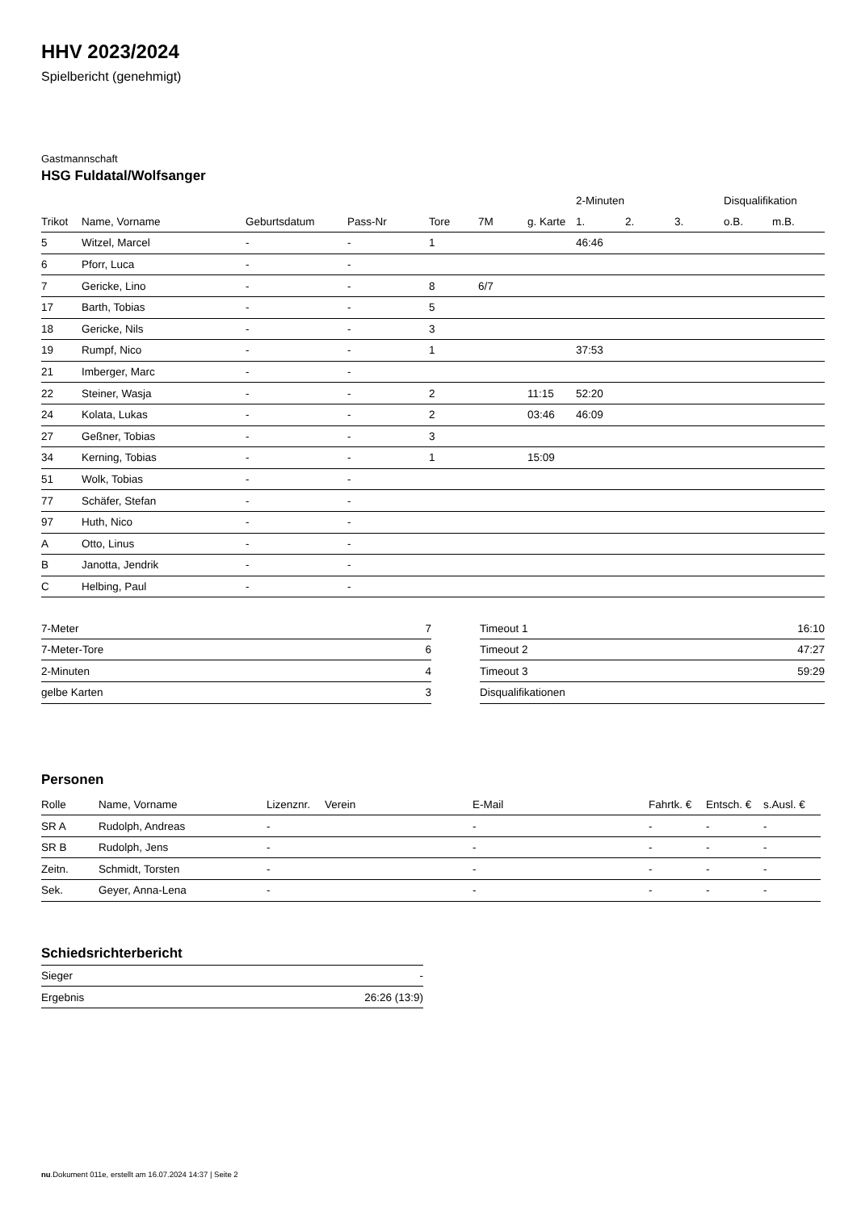HHV 2023/2024
Spielbericht (genehmigt)
Gastmannschaft
HSG Fuldatal/Wolfsanger
| | | | | | | | 2-Minuten | | | Disqualifikation | |
| --- | --- | --- | --- | --- | --- | --- | --- | --- | --- | --- | --- |
| Trikot | Name, Vorname | Geburtsdatum | Pass-Nr | Tore | 7M | g. Karte | 1. | 2. | 3. | o.B. | m.B. |
| 5 | Witzel, Marcel | - | - | 1 | | | 46:46 | | | | |
| 6 | Pforr, Luca | - | - | | | | | | | | |
| 7 | Gericke, Lino | - | - | 8 | 6/7 | | | | | | |
| 17 | Barth, Tobias | - | - | 5 | | | | | | | |
| 18 | Gericke, Nils | - | - | 3 | | | | | | | |
| 19 | Rumpf, Nico | - | - | 1 | | | 37:53 | | | | |
| 21 | Imberger, Marc | - | - | | | | | | | | |
| 22 | Steiner, Wasja | - | - | 2 | | 11:15 | 52:20 | | | | |
| 24 | Kolata, Lukas | - | - | 2 | | 03:46 | 46:09 | | | | |
| 27 | Geßner, Tobias | - | - | 3 | | | | | | | |
| 34 | Kerning, Tobias | - | - | 1 | | 15:09 | | | | | |
| 51 | Wolk, Tobias | - | - | | | | | | | | |
| 77 | Schäfer, Stefan | - | - | | | | | | | | |
| 97 | Huth, Nico | - | - | | | | | | | | |
| A | Otto, Linus | - | - | | | | | | | | |
| B | Janotta, Jendrik | - | - | | | | | | | | |
| C | Helbing, Paul | - | - | | | | | | | | |
| 7-Meter | 7 |
| 7-Meter-Tore | 6 |
| 2-Minuten | 4 |
| gelbe Karten | 3 |
| Timeout 1 | 16:10 |
| Timeout 2 | 47:27 |
| Timeout 3 | 59:29 |
| Disqualifikationen | |
Personen
| Rolle | Name, Vorname | Lizenznr. | Verein | E-Mail | Fahrtk. € | Entsch. € | s.Ausl. € |
| --- | --- | --- | --- | --- | --- | --- | --- |
| SR A | Rudolph, Andreas | - | | - | - | - | - |
| SR B | Rudolph, Jens | - | | - | - | - | - |
| Zeitn. | Schmidt, Torsten | - | | - | - | - | - |
| Sek. | Geyer, Anna-Lena | - | | - | - | - | - |
Schiedsrichterbericht
| Sieger | - |
| Ergebnis | 26:26 (13:9) |
nu.Dokument 011e, erstellt am 16.07.2024 14:37 | Seite 2